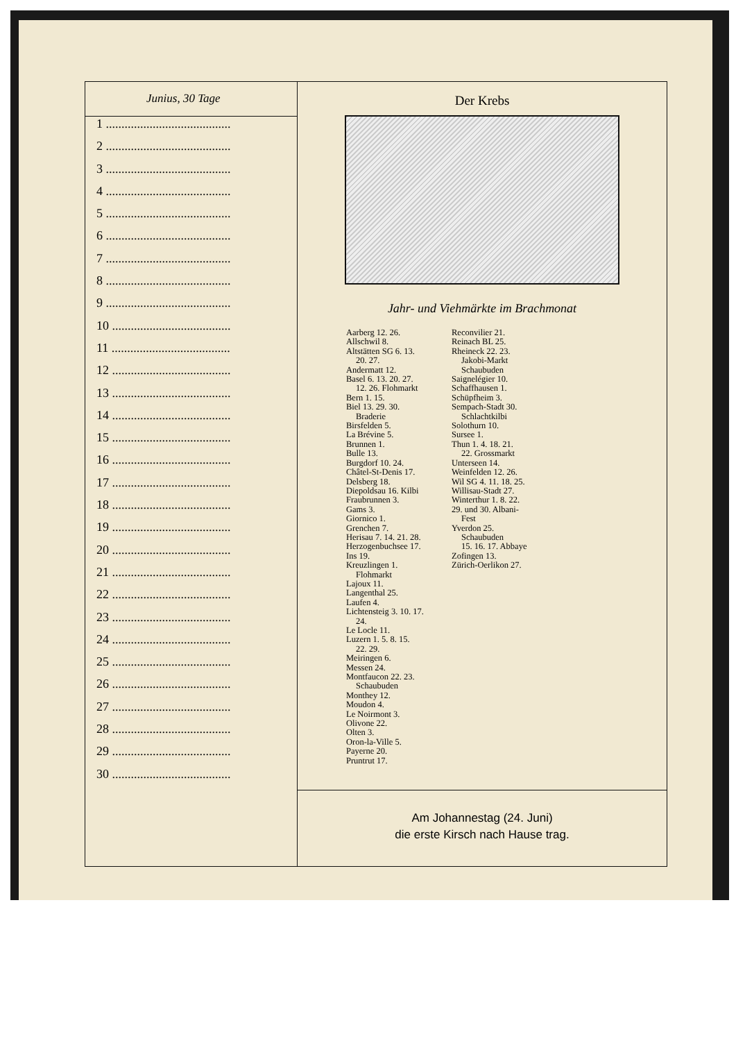Junius, 30 Tage
1 ........................................
2 ........................................
3 ........................................
4 ........................................
5 ........................................
6 ........................................
7 ........................................
8 ........................................
9 ........................................
10 ......................................
11 ......................................
12 ......................................
13 ......................................
14 ......................................
15 ......................................
16 ......................................
17 ......................................
18 ......................................
19 ......................................
20 ......................................
21 ......................................
22 ......................................
23 ......................................
24 ......................................
25 ......................................
26 ......................................
27 ......................................
28 ......................................
29 ......................................
30 ......................................
Der Krebs
Jahr- und Viehmärkte im Brachmonat
Aarberg 12. 26.
Allschwil 8.
Altstätten SG 6. 13.
20. 27.
Andermatt 12.
Basel 6. 13. 20. 27.
12. 26. Flohmarkt
Bern 1. 15.
Biel 13. 29. 30.
Braderie
Birsfelden 5.
La Brévine 5.
Brunnen 1.
Bulle 13.
Burgdorf 10. 24.
Châtel-St-Denis 17.
Delsberg 18.
Diepoldsau 16. Kilbi
Fraubrunnen 3.
Gams 3.
Giornico 1.
Grenchen 7.
Herisau 7. 14. 21. 28.
Herzogenbuchsee 17.
Ins 19.
Kreuzlingen 1.
Flohmarkt
Lajoux 11.
Langenthal 25.
Laufen 4.
Lichtensteig 3. 10. 17.
24.
Le Locle 11.
Luzern 1. 5. 8. 15.
22. 29.
Meiringen 6.
Messen 24.
Montfaucon 22. 23.
Schaubuden
Monthey 12.
Moudon 4.
Le Noirmont 3.
Olivone 22.
Olten 3.
Oron-la-Ville 5.
Payerne 20.
Pruntrut 17.
Reconvilier 21.
Reinach BL 25.
Rheineck 22. 23.
Jakobi-Markt
Schaubuden
Saignelégier 10.
Schaffhausen 1.
Schüpfheim 3.
Sempach-Stadt 30.
Schlachtkilbi
Solothurn 10.
Sursee 1.
Thun 1. 4. 18. 21.
22. Grossmarkt
Unterseen 14.
Weinfelden 12. 26.
Wil SG 4. 11. 18. 25.
Willisau-Stadt 27.
Winterthur 1. 8. 22.
29. und 30. Albani-
Fest
Yverdon 25.
Schaubuden
15. 16. 17. Abbaye
Zofingen 13.
Zürich-Oerlikon 27.
Am Johannestag (24. Juni)
die erste Kirsch nach Hause trag.